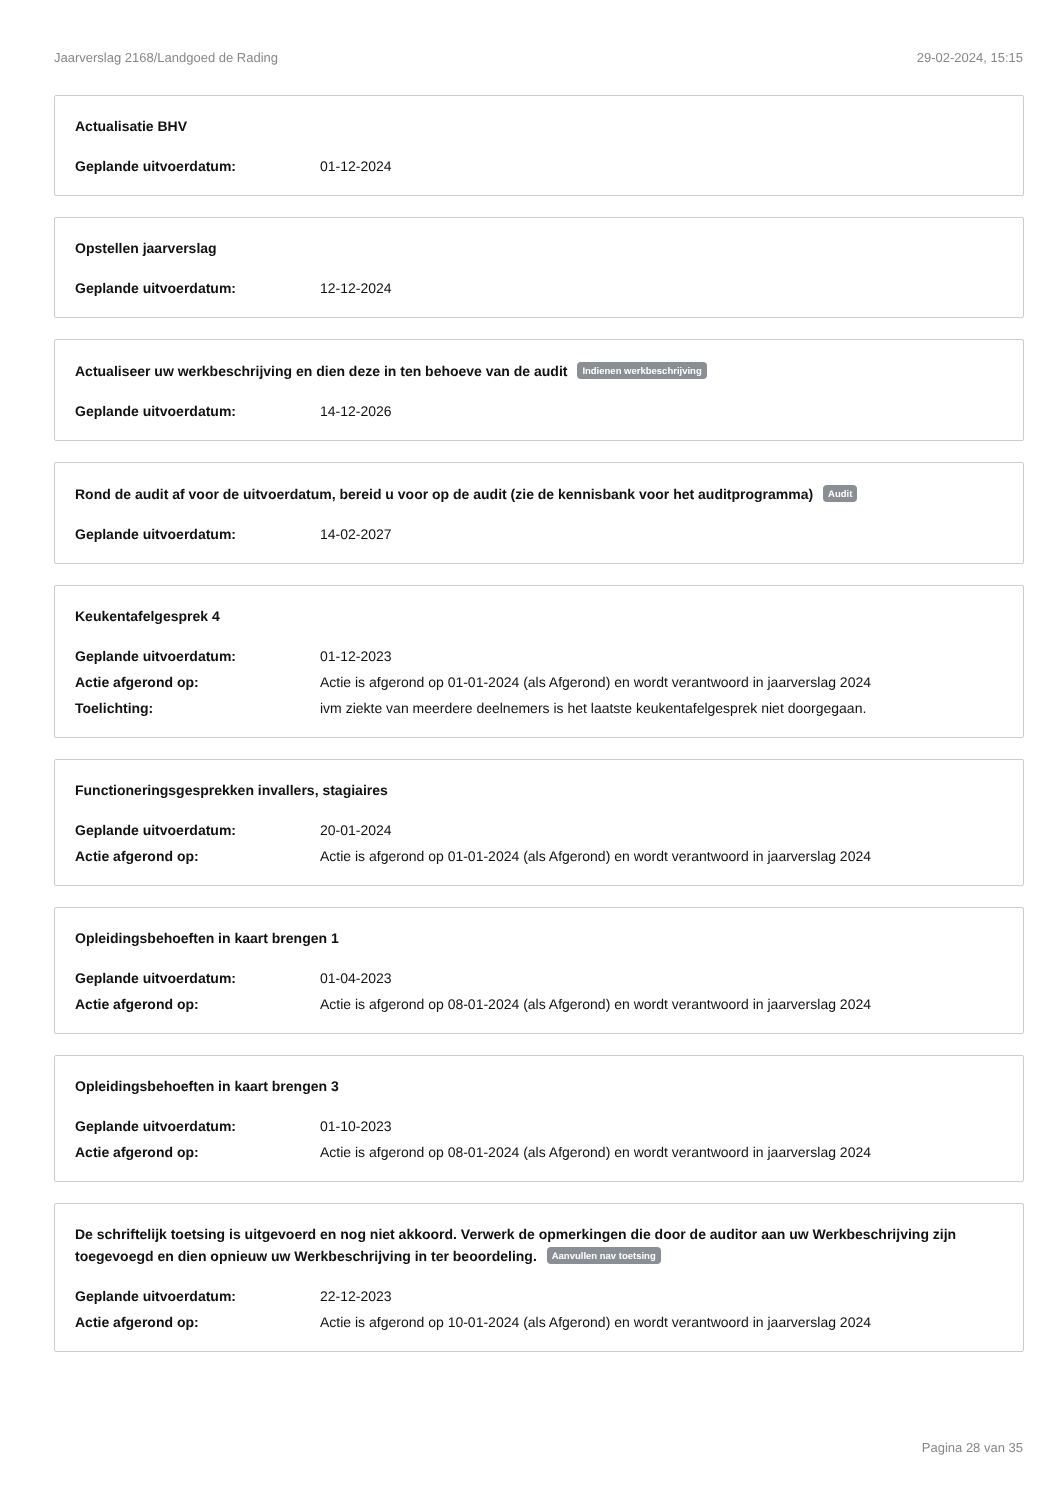Jaarverslag 2168/Landgoed de Rading 29-02-2024, 15:15
Actualisatie BHV
Geplande uitvoerdatum: 01-12-2024
Opstellen jaarverslag
Geplande uitvoerdatum: 12-12-2024
Actualiseer uw werkbeschrijving en dien deze in ten behoeve van de audit Indienen werkbeschrijving
Geplande uitvoerdatum: 14-12-2026
Rond de audit af voor de uitvoerdatum, bereid u voor op de audit (zie de kennisbank voor het auditprogramma) Audit
Geplande uitvoerdatum: 14-02-2027
Keukentafelgesprek 4
Geplande uitvoerdatum: 01-12-2023
Actie afgerond op: Actie is afgerond op 01-01-2024 (als Afgerond) en wordt verantwoord in jaarverslag 2024
Toelichting: ivm ziekte van meerdere deelnemers is het laatste keukentafelgesprek niet doorgegaan.
Functioneringsgesprekken invallers, stagiaires
Geplande uitvoerdatum: 20-01-2024
Actie afgerond op: Actie is afgerond op 01-01-2024 (als Afgerond) en wordt verantwoord in jaarverslag 2024
Opleidingsbehoeften in kaart brengen 1
Geplande uitvoerdatum: 01-04-2023
Actie afgerond op: Actie is afgerond op 08-01-2024 (als Afgerond) en wordt verantwoord in jaarverslag 2024
Opleidingsbehoeften in kaart brengen 3
Geplande uitvoerdatum: 01-10-2023
Actie afgerond op: Actie is afgerond op 08-01-2024 (als Afgerond) en wordt verantwoord in jaarverslag 2024
De schriftelijk toetsing is uitgevoerd en nog niet akkoord. Verwerk de opmerkingen die door de auditor aan uw Werkbeschrijving zijn toegevoegd en dien opnieuw uw Werkbeschrijving in ter beoordeling. Aanvullen nav toetsing
Geplande uitvoerdatum: 22-12-2023
Actie afgerond op: Actie is afgerond op 10-01-2024 (als Afgerond) en wordt verantwoord in jaarverslag 2024
Pagina 28 van 35